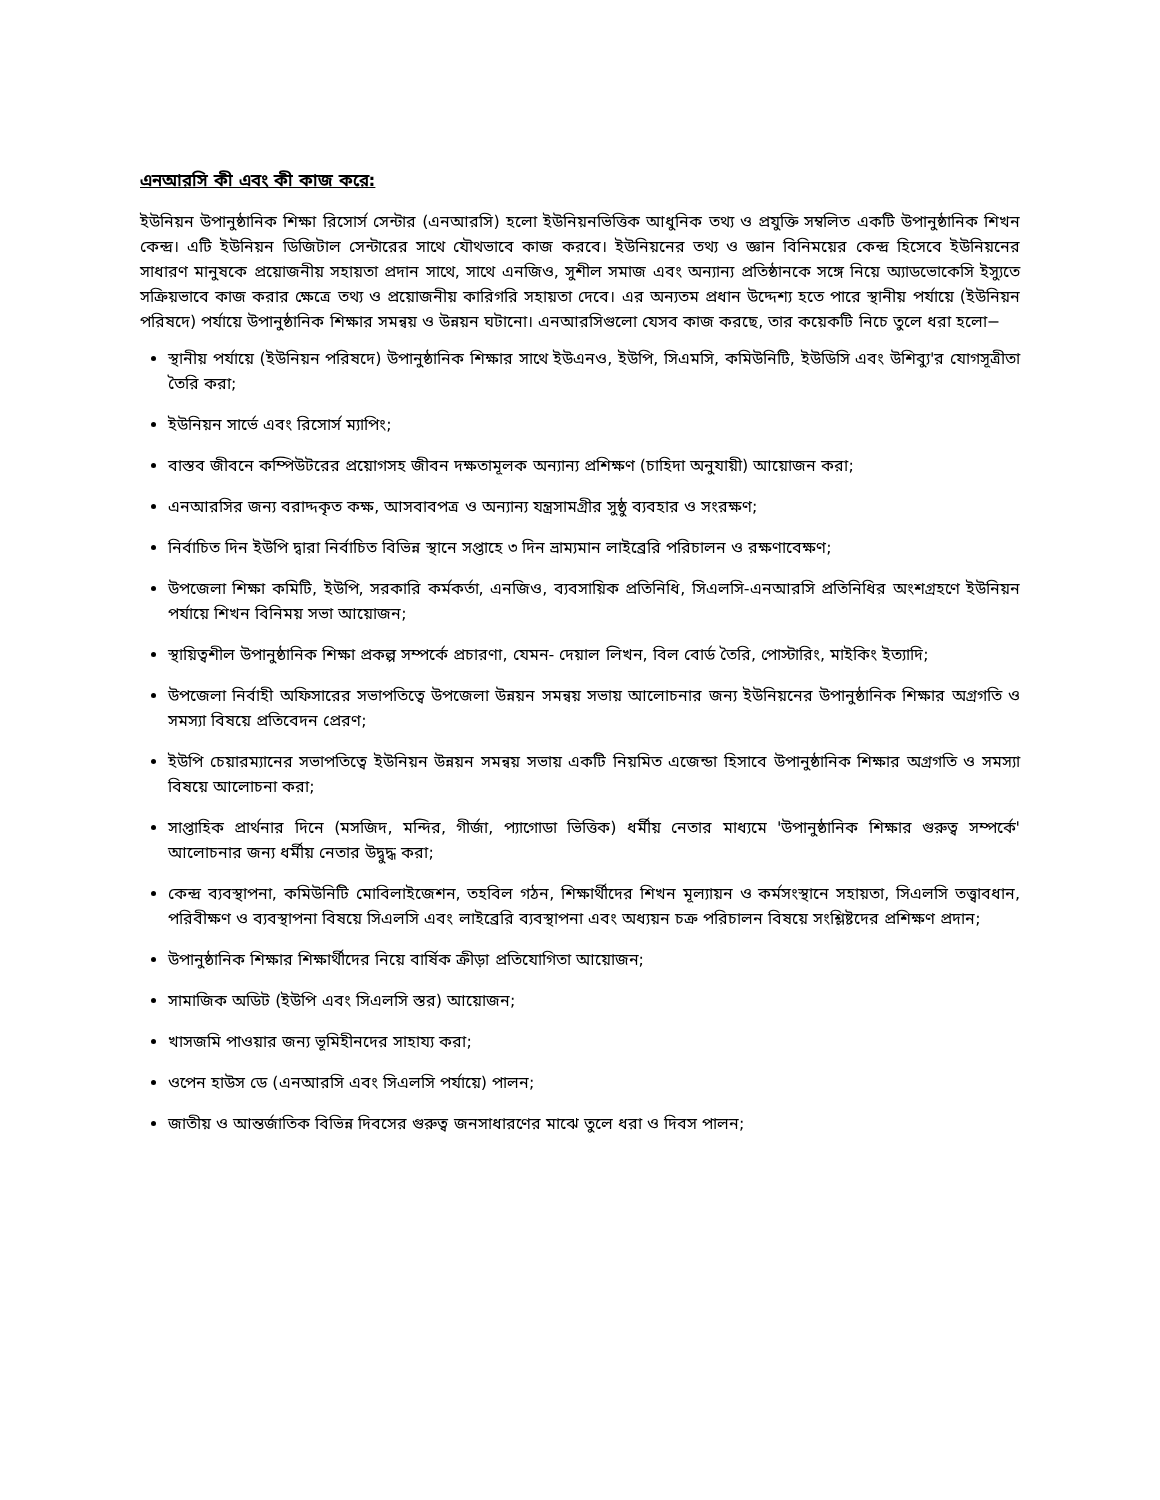এনআরসি কী এবং কী কাজ করে:
ইউনিয়ন উপানুষ্ঠানিক শিক্ষা রিসোর্স সেন্টার (এনআরসি) হলো ইউনিয়নভিত্তিক আধুনিক তথ্য ও প্রযুক্তি সম্বলিত একটি উপানুষ্ঠানিক শিখন কেন্দ্র। এটি ইউনিয়ন ডিজিটাল সেন্টারের সাথে যৌথভাবে কাজ করবে। ইউনিয়নের তথ্য ও জ্ঞান বিনিময়ের কেন্দ্র হিসেবে ইউনিয়নের সাধারণ মানুষকে প্রয়োজনীয় সহায়তা প্রদান সাথে, সাথে এনজিও, সুশীল সমাজ এবং অন্যান্য প্রতিষ্ঠানকে সঙ্গে নিয়ে অ্যাডভোকেসি ইস্যুতে সক্রিয়ভাবে কাজ করার ক্ষেত্রে তথ্য ও প্রয়োজনীয় কারিগরি সহায়তা দেবে। এর অন্যতম প্রধান উদ্দেশ্য হতে পারে স্থানীয় পর্যায়ে (ইউনিয়ন পরিষদে) পর্যায়ে উপানুষ্ঠানিক শিক্ষার সমন্বয় ও উন্নয়ন ঘটানো। এনআরসিগুলো যেসব কাজ করছে, তার কয়েকটি নিচে তুলে ধরা হলো−
স্থানীয় পর্যায়ে (ইউনিয়ন পরিষদে) উপানুষ্ঠানিক শিক্ষার সাথে ইউএনও, ইউপি, সিএমসি, কমিউনিটি, ইউডিসি এবং উশিব্যু'র যোগসূত্রীতা তৈরি করা;
ইউনিয়ন সার্ভে এবং রিসোর্স ম্যাপিং;
বাস্তব জীবনে কম্পিউটরের প্রয়োগসহ জীবন দক্ষতামূলক অন্যান্য প্রশিক্ষণ (চাহিদা অনুযায়ী) আয়োজন করা;
এনআরসির জন্য বরাদ্দকৃত কক্ষ, আসবাবপত্র ও অন্যান্য যন্ত্রসামগ্রীর সুষ্ঠু ব্যবহার ও সংরক্ষণ;
নির্বাচিত দিন ইউপি দ্বারা নির্বাচিত বিভিন্ন স্থানে সপ্তাহে ৩ দিন ভ্রাম্যমান লাইব্রেরি পরিচালন ও রক্ষণাবেক্ষণ;
উপজেলা শিক্ষা কমিটি, ইউপি, সরকারি কর্মকর্তা, এনজিও, ব্যবসায়িক প্রতিনিধি, সিএলসি-এনআরসি প্রতিনিধির অংশগ্রহণে ইউনিয়ন পর্যায়ে শিখন বিনিময় সভা আয়োজন;
স্থায়িত্বশীল উপানুষ্ঠানিক শিক্ষা প্রকল্প সম্পর্কে প্রচারণা, যেমন- দেয়াল লিখন, বিল বোর্ড তৈরি, পোস্টারিং, মাইকিং ইত্যাদি;
উপজেলা নির্বাহী অফিসারের সভাপতিত্বে উপজেলা উন্নয়ন সমন্বয় সভায় আলোচনার জন্য ইউনিয়নের উপানুষ্ঠানিক শিক্ষার অগ্রগতি ও সমস্যা বিষয়ে প্রতিবেদন প্রেরণ;
ইউপি চেয়ারম্যানের সভাপতিত্বে ইউনিয়ন উন্নয়ন সমন্বয় সভায় একটি নিয়মিত এজেন্ডা হিসাবে উপানুষ্ঠানিক শিক্ষার অগ্রগতি ও সমস্যা বিষয়ে আলোচনা করা;
সাপ্তাহিক প্রার্থনার দিনে (মসজিদ, মন্দির, গীর্জা, প্যাগোডা ভিত্তিক) ধর্মীয় নেতার মাধ্যমে 'উপানুষ্ঠানিক শিক্ষার গুরুত্ব সম্পর্কে' আলোচনার জন্য ধর্মীয় নেতার উদ্বুদ্ধ করা;
কেন্দ্র ব্যবস্থাপনা, কমিউনিটি মোবিলাইজেশন, তহবিল গঠন, শিক্ষার্থীদের শিখন মূল্যায়ন ও কর্মসংস্থানে সহায়তা, সিএলসি তত্ত্বাবধান, পরিবীক্ষণ ও ব্যবস্থাপনা বিষয়ে সিএলসি এবং লাইব্রেরি ব্যবস্থাপনা এবং অধ্যয়ন চক্র পরিচালন বিষয়ে সংশ্লিষ্টদের প্রশিক্ষণ প্রদান;
উপানুষ্ঠানিক শিক্ষার শিক্ষার্থীদের নিয়ে বার্ষিক ক্রীড়া প্রতিযোগিতা আয়োজন;
সামাজিক অডিট (ইউপি এবং সিএলসি স্তর) আয়োজন;
খাসজমি পাওয়ার জন্য ভূমিহীনদের সাহায্য করা;
ওপেন হাউস ডে (এনআরসি এবং সিএলসি পর্যায়ে) পালন;
জাতীয় ও আন্তর্জাতিক বিভিন্ন দিবসের গুরুত্ব জনসাধারণের মাঝে তুলে ধরা ও দিবস পালন;